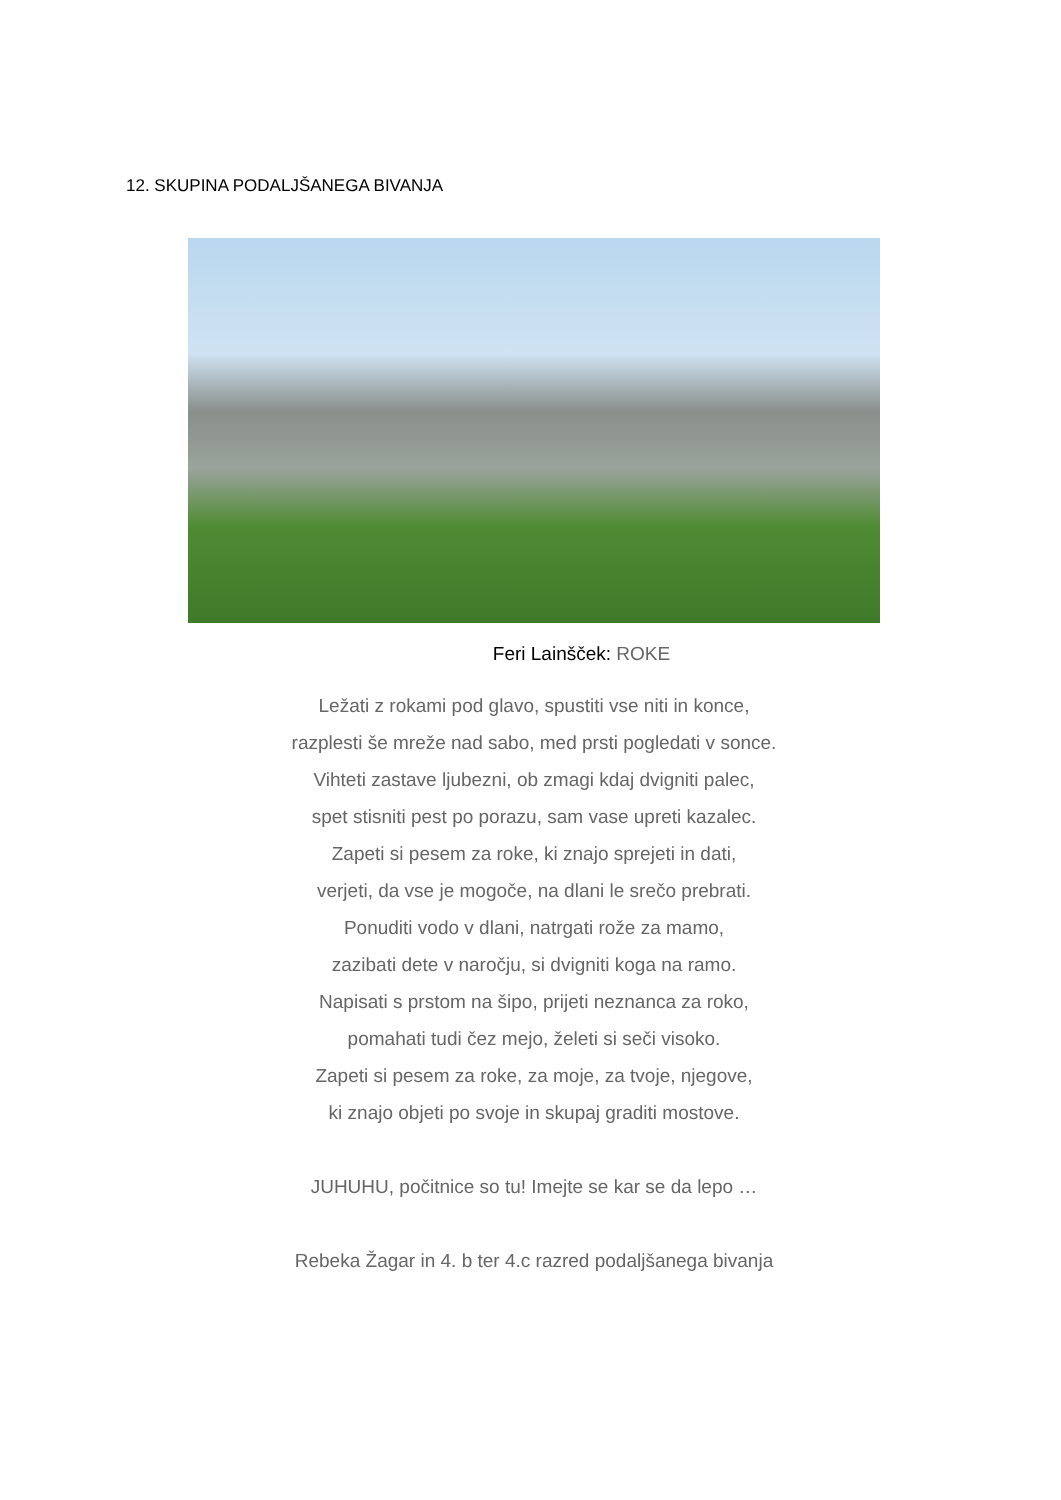12. SKUPINA PODALJŠANEGA BIVANJA
Feri Lainšček: ROKE
Ležati z rokami pod glavo, spustiti vse niti in konce,
razplesti še mreže nad sabo, med prsti pogledati v sonce.
Vihteti zastave ljubezni, ob zmagi kdaj dvigniti palec,
spet stisniti pest po porazu, sam vase upreti kazalec.
Zapeti si pesem za roke, ki znajo sprejeti in dati,
verjeti, da vse je mogoče, na dlani le srečo prebrati.
Ponuditi vodo v dlani, natrgati rože za mamo,
zazibati dete v naročju, si dvigniti koga na ramo.
Napisati s prstom na šipo, prijeti neznanca za roko,
pomahati tudi čez mejo, želeti si seči visoko.
Zapeti si pesem za roke, za moje, za tvoje, njegove,
ki znajo objeti po svoje in skupaj graditi mostove.
JUHUHU, počitnice so tu! Imejte se kar se da lepo …
Rebeka Žagar in 4. b ter 4.c razred podaljšanega bivanja